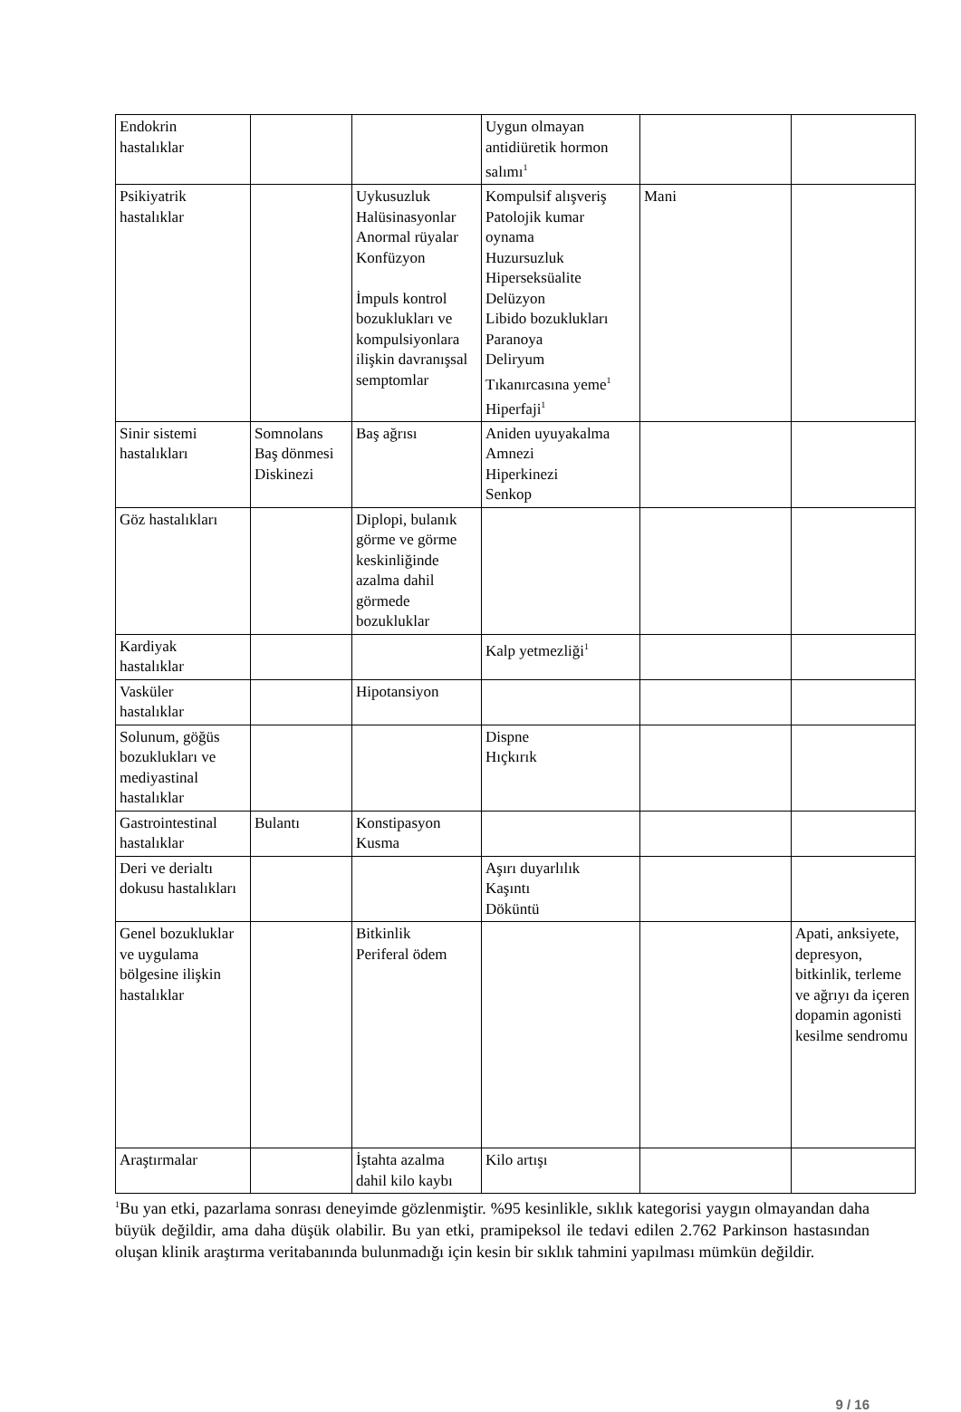| Endokrin hastalıklar | | | Uygun olmayan antidiüretik hormon salımı<sup>1</sup> | | |
| Psikiyatrik hastalıklar | | Uykusuzluk Halüsinasyonlar Anormal rüyalar Konfüzyon İmpuls kontrol bozuklukları ve kompulsiyonlara ilişkin davranışsal semptomlar | Kompulsif alışveriş Patolojik kumar oynama Huzursuzluk Hiperseksüalite Delüzyon Libido bozuklukları Paranoya Deliryum Tıkanırcasına yeme<sup>1</sup> Hiperfaji<sup>1</sup> | Mani | |
| Sinir sistemi hastalıkları | Somnolans Baş dönmesi Diskinezi | Baş ağrısı | Aniden uyuyakalma Amnezi Hiperkinezi Senkop | | |
| Göz hastalıkları | | Diplopi, bulanık görme ve görme keskinliğinde azalma dahil görmede bozukluklar | | | |
| Kardiyak hastalıklar | | | Kalp yetmezliği<sup>1</sup> | | |
| Vasküler hastalıklar | | Hipotansiyon | | | |
| Solunum, göğüs bozuklukları ve mediyastinal hastalıklar | | | Dispne Hıçkırık | | |
| Gastrointestinal hastalıklar | Bulantı | Konstipasyon Kusma | | | |
| Deri ve derialtı dokusu hastalıkları | | | Aşırı duyarlılık Kaşıntı Döküntü | | |
| Genel bozukluklar ve uygulama bölgesine ilişkin hastalıklar | | Bitkinlik Periferal ödem | | | Apati, anksiyete, depresyon, bitkinlik, terleme ve ağrıyı da içeren dopamin agonisti kesilme sendromu |
| Araştırmalar | | İştahta azalma dahil kilo kaybı | Kilo artışı | | |
<sup>1</sup> Bu yan etki, pazarlama sonrası deneyimde gözlenmiştir. %95 kesinlikle, sıklık kategorisi yaygın olmayandan daha büyük değildir, ama daha düşük olabilir. Bu yan etki, pramipeksol ile tedavi edilen 2.762 Parkinson hastasından oluşan klinik araştırma veritabanında bulunmadığı için kesin bir sıklık tahmini yapılması mümkün değildir.
9 / 16